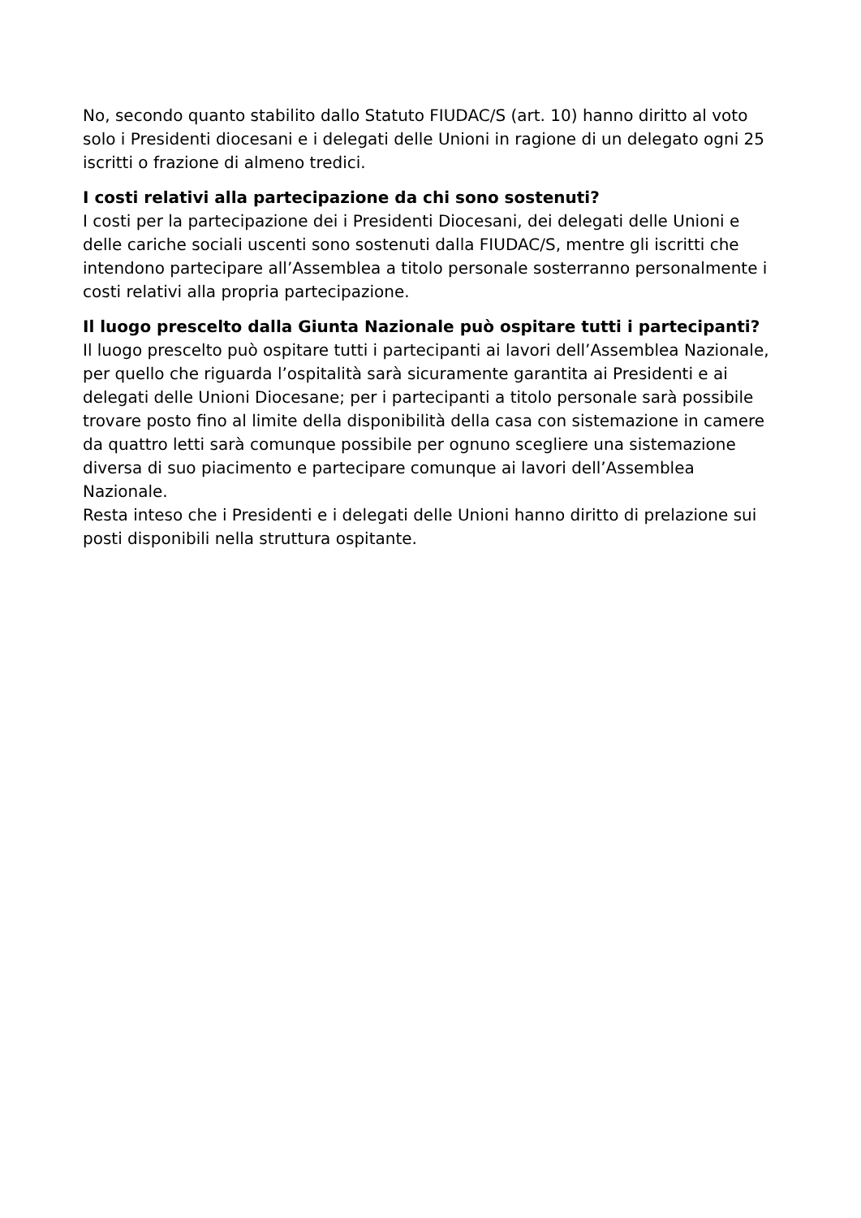No, secondo quanto stabilito dallo Statuto FIUDAC/S (art. 10) hanno diritto al voto solo i Presidenti diocesani e i delegati delle Unioni in ragione di un delegato ogni 25 iscritti o frazione di almeno tredici.
I costi relativi alla partecipazione da chi sono sostenuti?
I costi per la partecipazione dei i Presidenti Diocesani, dei delegati delle Unioni e delle cariche sociali uscenti sono sostenuti dalla FIUDAC/S, mentre gli iscritti che intendono partecipare all’Assemblea a titolo personale sosterranno personalmente i costi relativi alla propria partecipazione.
Il luogo prescelto dalla Giunta Nazionale può ospitare tutti i partecipanti?
Il luogo prescelto può ospitare tutti i partecipanti ai lavori dell’Assemblea Nazionale, per quello che riguarda l’ospitalità sarà sicuramente garantita ai Presidenti e ai delegati delle Unioni Diocesane; per i partecipanti a titolo personale sarà possibile trovare posto fino al limite della disponibilità della casa con sistemazione in camere da quattro letti sarà comunque possibile per ognuno scegliere una sistemazione diversa di suo piacimento e partecipare comunque ai lavori dell’Assemblea Nazionale.
Resta inteso che i Presidenti e i delegati delle Unioni hanno diritto di prelazione sui posti disponibili nella struttura ospitante.